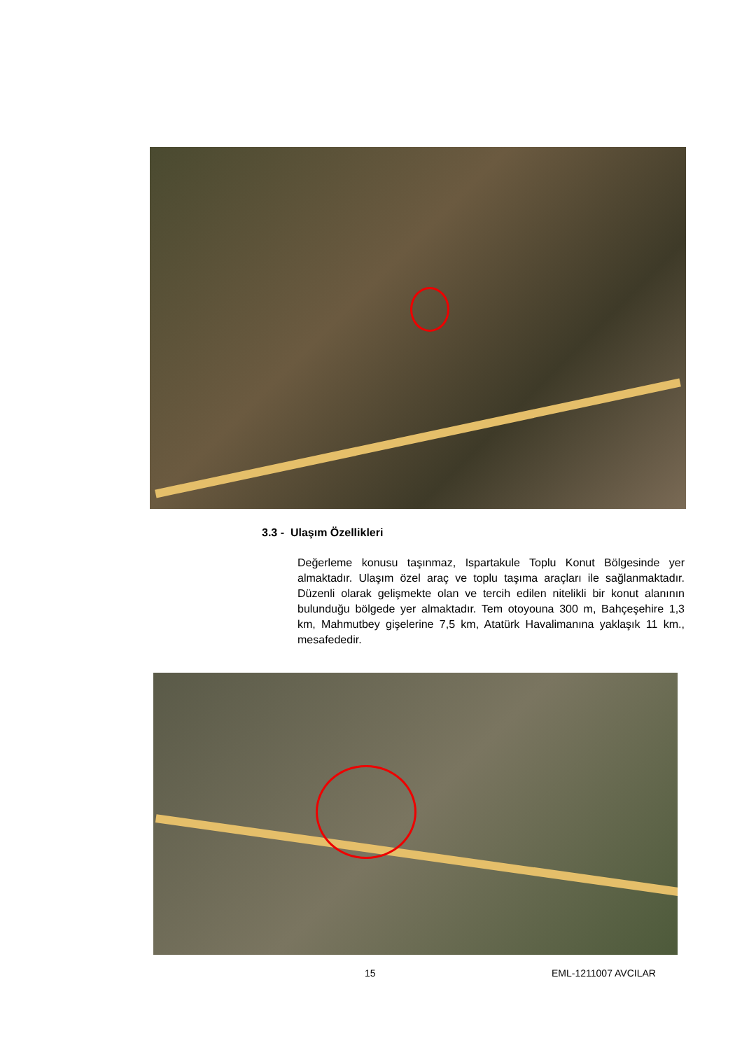3.3 - Ulaşım Özellikleri
Değerleme konusu taşınmaz, Ispartakule Toplu Konut Bölgesinde yer almaktadır. Ulaşım özel araç ve toplu taşıma araçları ile sağlanmaktadır. Düzenli olarak gelişmekte olan ve tercih edilen nitelikli bir konut alanının bulunduğu bölgede yer almaktadır. Tem otoyouna 300 m, Bahçeşehire 1,3 km, Mahmutbey gişelerine 7,5 km, Atatürk Havalimanına yaklaşık 11 km., mesafededir.
15 EML-1211007 AVCILAR